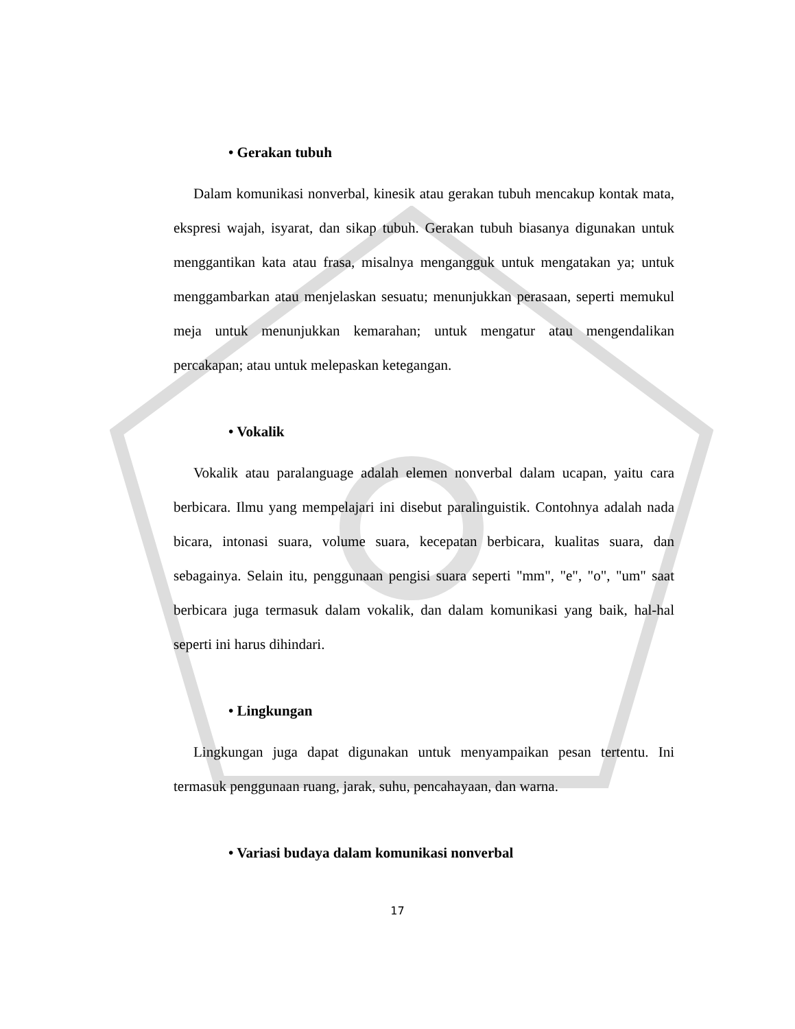• Gerakan tubuh
Dalam komunikasi nonverbal, kinesik atau gerakan tubuh mencakup kontak mata, ekspresi wajah, isyarat, dan sikap tubuh. Gerakan tubuh biasanya digunakan untuk menggantikan kata atau frasa, misalnya mengangguk untuk mengatakan ya; untuk menggambarkan atau menjelaskan sesuatu; menunjukkan perasaan, seperti memukul meja untuk menunjukkan kemarahan; untuk mengatur atau mengendalikan percakapan; atau untuk melepaskan ketegangan.
• Vokalik
Vokalik atau paralanguage adalah elemen nonverbal dalam ucapan, yaitu cara berbicara. Ilmu yang mempelajari ini disebut paralinguistik. Contohnya adalah nada bicara, intonasi suara, volume suara, kecepatan berbicara, kualitas suara, dan sebagainya. Selain itu, penggunaan pengisi suara seperti "mm", "e", "o", "um" saat berbicara juga termasuk dalam vokalik, dan dalam komunikasi yang baik, hal-hal seperti ini harus dihindari.
• Lingkungan
Lingkungan juga dapat digunakan untuk menyampaikan pesan tertentu. Ini termasuk penggunaan ruang, jarak, suhu, pencahayaan, dan warna.
• Variasi budaya dalam komunikasi nonverbal
17